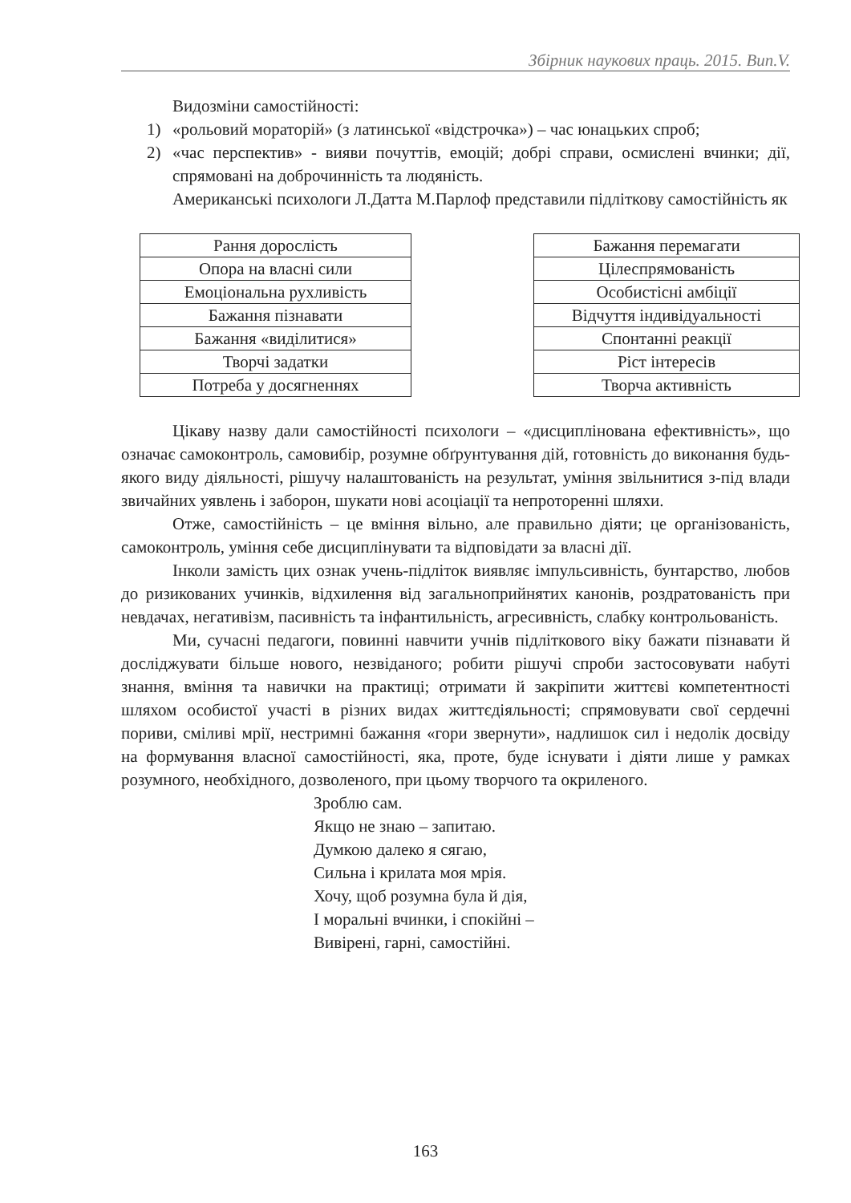Збірник наукових праць. 2015. Вип.V.
Видозміни самостійності:
1) «рольовий мораторій» (з латинської «відстрочка») – час юнацьких спроб;
2) «час перспектив» - вияви почуттів, емоцій; добрі справи, осмислені вчинки; дії, спрямовані на доброчинність та людяність.
Американські психологи Л.Датта М.Парлоф представили підліткову самостійність як
| Рання дорослість |
| Опора на власні сили |
| Емоціональна рухливість |
| Бажання пізнавати |
| Бажання «виділитися» |
| Творчі задатки |
| Потреба у досягненнях |
| Бажання перемагати |
| Цілеспрямованість |
| Особистісні амбіції |
| Відчуття індивідуальності |
| Спонтанні реакції |
| Ріст інтересів |
| Творча активність |
Цікаву назву дали самостійності психологи – «дисциплінована ефективність», що означає самоконтроль, самовибір, розумне обґрунтування дій, готовність до виконання будь-якого виду діяльності, рішучу налаштованість на результат, уміння звільнитися з-під влади звичайних уявлень і заборон, шукати нові асоціації та непроторенні шляхи.
Отже, самостійність – це вміння вільно, але правильно діяти; це організованість, самоконтроль, уміння себе дисциплінувати та відповідати за власні дії.
Інколи замість цих ознак учень-підліток виявляє імпульсивність, бунтарство, любов до ризикованих учинків, відхилення від загальноприйнятих канонів, роздратованість при невдачах, негативізм, пасивність та інфантильність, агресивність, слабку контрольованість.
Ми, сучасні педагоги, повинні навчити учнів підліткового віку бажати пізнавати й досліджувати більше нового, незвіданого; робити рішучі спроби застосовувати набуті знання, вміння та навички на практиці; отримати й закріпити життєві компетентності шляхом особистої участі в різних видах життєдіяльності; спрямовувати свої сердечні пориви, сміливі мрії, нестримні бажання «гори звернути», надлишок сил і недолік досвіду на формування власної самостійності, яка, проте, буде існувати і діяти лише у рамках розумного, необхідного, дозволеного, при цьому творчого та окриленого.
Зроблю сам.
Якщо не знаю – запитаю.
Думкою далеко я сягаю,
Сильна і крилата моя мрія.
Хочу, щоб розумна була й дія,
І моральні вчинки, і спокійні –
Вивірені, гарні, самостійні.
163